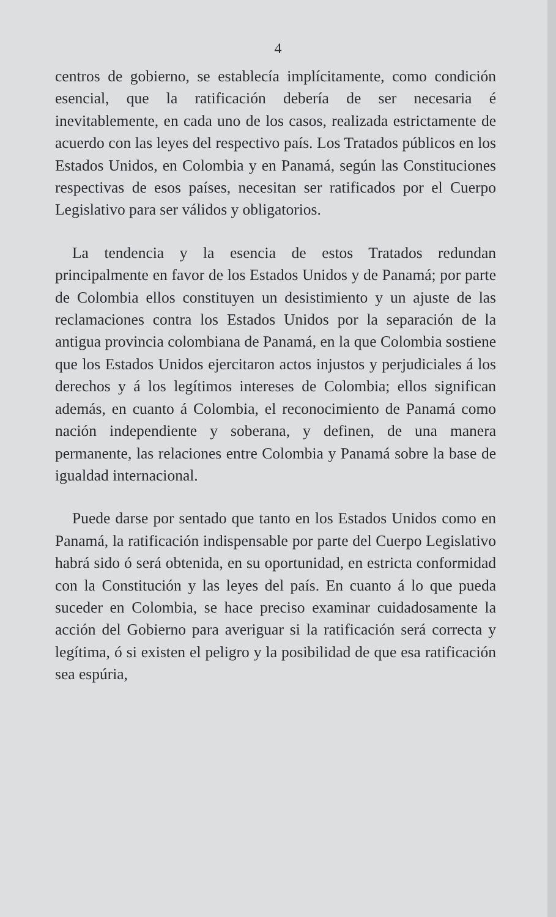4
centros de gobierno, se establecía implícitamente, como condición esencial, que la ratificación debería de ser necesaria é inevitablemente, en cada uno de los casos, realizada estrictamente de acuerdo con las leyes del respectivo país. Los Tratados públicos en los Estados Unidos, en Colombia y en Panamá, según las Constituciones respectivas de esos países, necesitan ser ratificados por el Cuerpo Legislativo para ser válidos y obligatorios.
La tendencia y la esencia de estos Tratados redundan principalmente en favor de los Estados Unidos y de Panamá; por parte de Colombia ellos constituyen un desistimiento y un ajuste de las reclamaciones contra los Estados Unidos por la separación de la antigua provincia colombiana de Panamá, en la que Colombia sostiene que los Estados Unidos ejercitaron actos injustos y perjudiciales á los derechos y á los legítimos intereses de Colombia; ellos significan además, en cuanto á Colombia, el reconocimiento de Panamá como nación independiente y soberana, y definen, de una manera permanente, las relaciones entre Colombia y Panamá sobre la base de igualdad internacional.
Puede darse por sentado que tanto en los Estados Unidos como en Panamá, la ratificación indispensable por parte del Cuerpo Legislativo habrá sido ó será obtenida, en su oportunidad, en estricta conformidad con la Constitución y las leyes del país. En cuanto á lo que pueda suceder en Colombia, se hace preciso examinar cuidadosamente la acción del Gobierno para averiguar si la ratificación será correcta y legítima, ó si existen el peligro y la posibilidad de que esa ratificación sea espúria,